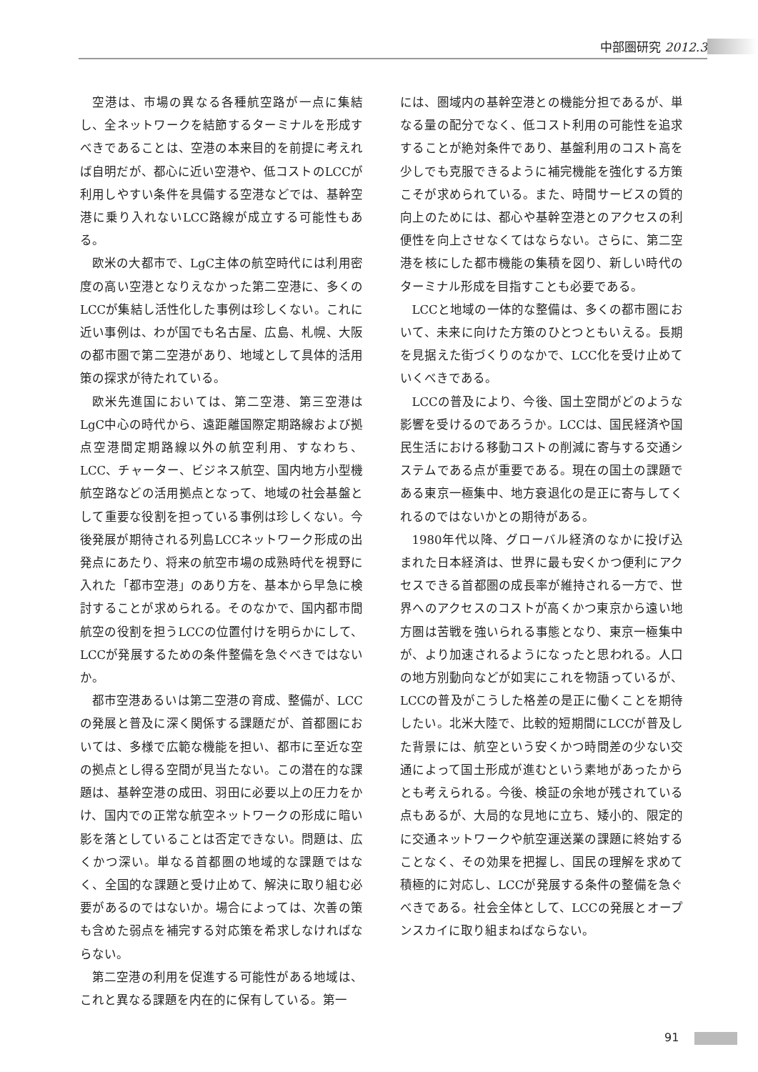中部圏研究 2012.3
空港は、市場の異なる各種航空路が一点に集結し、全ネットワークを結節するターミナルを形成すべきであることは、空港の本来目的を前提に考えれば自明だが、都心に近い空港や、低コストのLCCが利用しやすい条件を具備する空港などでは、基幹空港に乗り入れないLCC路線が成立する可能性もある。
欧米の大都市で、LgC主体の航空時代には利用密度の高い空港となりえなかった第二空港に、多くのLCCが集結し活性化した事例は珍しくない。これに近い事例は、わが国でも名古屋、広島、札幌、大阪の都市圏で第二空港があり、地域として具体的活用策の探求が待たれている。
欧米先進国においては、第二空港、第三空港はLgC中心の時代から、遠距離国際定期路線および拠点空港間定期路線以外の航空利用、すなわち、LCC、チャーター、ビジネス航空、国内地方小型機航空路などの活用拠点となって、地域の社会基盤として重要な役割を担っている事例は珍しくない。今後発展が期待される列島LCCネットワーク形成の出発点にあたり、将来の航空市場の成熟時代を視野に入れた「都市空港」のあり方を、基本から早急に検討することが求められる。そのなかで、国内都市間航空の役割を担うLCCの位置付けを明らかにして、LCCが発展するための条件整備を急ぐべきではないか。
都市空港あるいは第二空港の育成、整備が、LCCの発展と普及に深く関係する課題だが、首都圏においては、多様で広範な機能を担い、都市に至近な空の拠点とし得る空間が見当たない。この潜在的な課題は、基幹空港の成田、羽田に必要以上の圧力をかけ、国内での正常な航空ネットワークの形成に暗い影を落としていることは否定できない。問題は、広くかつ深い。単なる首都圏の地域的な課題ではなく、全国的な課題と受け止めて、解決に取り組む必要があるのではないか。場合によっては、次善の策も含めた弱点を補完する対応策を希求しなければならない。
第二空港の利用を促進する可能性がある地域は、これと異なる課題を内在的に保有している。第一
には、圏域内の基幹空港との機能分担であるが、単なる量の配分でなく、低コスト利用の可能性を追求することが絶対条件であり、基盤利用のコスト高を少しでも克服できるように補完機能を強化する方策こそが求められている。また、時間サービスの質的向上のためには、都心や基幹空港とのアクセスの利便性を向上させなくてはならない。さらに、第二空港を核にした都市機能の集積を図り、新しい時代のターミナル形成を目指すことも必要である。
LCCと地域の一体的な整備は、多くの都市圏において、未来に向けた方策のひとつともいえる。長期を見据えた街づくりのなかで、LCC化を受け止めていくべきである。
LCCの普及により、今後、国土空間がどのような影響を受けるのであろうか。LCCは、国民経済や国民生活における移動コストの削減に寄与する交通システムである点が重要である。現在の国土の課題である東京一極集中、地方衰退化の是正に寄与してくれるのではないかとの期待がある。
1980年代以降、グローバル経済のなかに投げ込まれた日本経済は、世界に最も安くかつ便利にアクセスできる首都圏の成長率が維持される一方で、世界へのアクセスのコストが高くかつ東京から遠い地方圏は苦戦を強いられる事態となり、東京一極集中が、より加速されるようになったと思われる。人口の地方別動向などが如実にこれを物語っているが、LCCの普及がこうした格差の是正に働くことを期待したい。北米大陸で、比較的短期間にLCCが普及した背景には、航空という安くかつ時間差の少ない交通によって国土形成が進むという素地があったからとも考えられる。今後、検証の余地が残されている点もあるが、大局的な見地に立ち、矮小的、限定的に交通ネットワークや航空運送業の課題に終始することなく、その効果を把握し、国民の理解を求めて積極的に対応し、LCCが発展する条件の整備を急ぐべきである。社会全体として、LCCの発展とオープンスカイに取り組まねばならない。
91